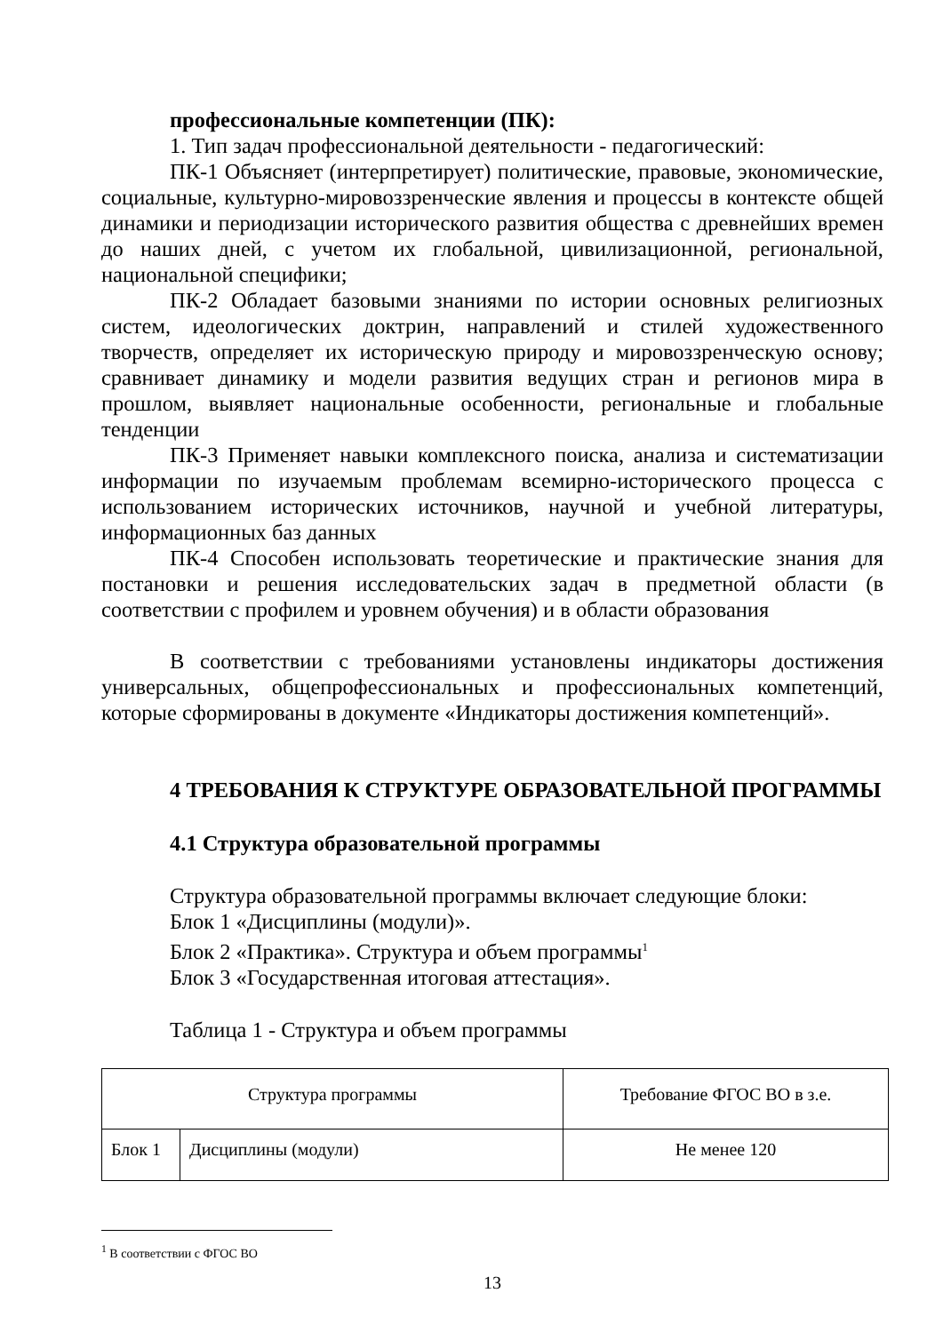профессиональные компетенции (ПК):
1. Тип задач профессиональной деятельности - педагогический:
ПК-1 Объясняет (интерпретирует) политические, правовые, экономические, социальные, культурно-мировоззренческие явления и процессы в контексте общей динамики и периодизации исторического развития общества с древнейших времен до наших дней, с учетом их глобальной, цивилизационной, региональной, национальной специфики;
ПК-2 Обладает базовыми знаниями по истории основных религиозных систем, идеологических доктрин, направлений и стилей художественного творчеств, определяет их историческую природу и мировоззренческую основу; сравнивает динамику и модели развития ведущих стран и регионов мира в прошлом, выявляет национальные особенности, региональные и глобальные тенденции
ПК-3 Применяет навыки комплексного поиска, анализа и систематизации информации по изучаемым проблемам всемирно-исторического процесса с использованием исторических источников, научной и учебной литературы, информационных баз данных
ПК-4 Способен использовать теоретические и практические знания для постановки и решения исследовательских задач в предметной области (в соответствии с профилем и уровнем обучения) и в области образования
В соответствии с требованиями установлены индикаторы достижения универсальных, общепрофессиональных и профессиональных компетенций, которые сформированы в документе «Индикаторы достижения компетенций».
4 ТРЕБОВАНИЯ К СТРУКТУРЕ ОБРАЗОВАТЕЛЬНОЙ ПРОГРАММЫ
4.1 Структура образовательной программы
Структура образовательной программы включает следующие блоки:
Блок 1 «Дисциплины (модули)».
Блок 2 «Практика». Структура и объем программы<sup>1</sup>
Блок 3 «Государственная итоговая аттестация».
Таблица 1 - Структура и объем программы
| Структура программы | | Требование ФГОС ВО в з.е. |
| Блок 1 | Дисциплины (модули) | Не менее 120 |
<sup>1</sup> В соответствии с ФГОС ВО
13